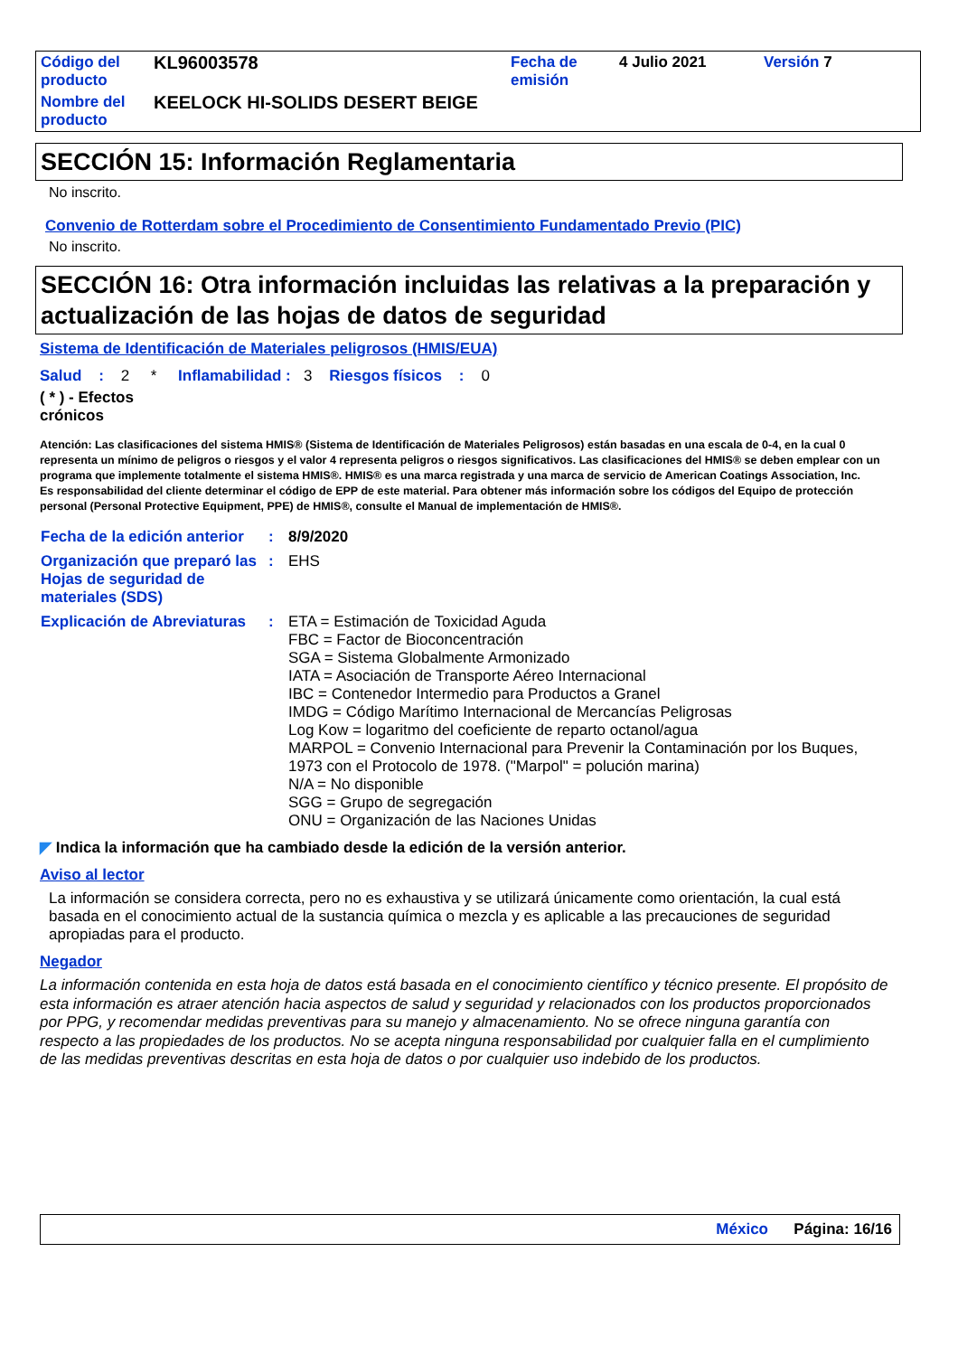| Código del producto | KL96003578 | Fecha de emisión | 4 Julio 2021 | Versión 7 |
| Nombre del producto | KEELOCK HI-SOLIDS DESERT BEIGE | | | |
SECCIÓN 15: Información Reglamentaria
No inscrito.
Convenio de Rotterdam sobre el Procedimiento de Consentimiento Fundamentado Previo (PIC)
No inscrito.
SECCIÓN 16: Otra información incluidas las relativas a la preparación y actualización de las hojas de datos de seguridad
Sistema de Identificación de Materiales peligrosos (HMIS/EUA)
Salud : 2 * Inflamabilidad : 3 Riesgos físicos : 0
( * ) - Efectos crónicos
Atención: Las clasificaciones del sistema HMIS® (Sistema de Identificación de Materiales Peligrosos) están basadas en una escala de 0-4, en la cual 0 representa un mínimo de peligros o riesgos y el valor 4 representa peligros o riesgos significativos. Las clasificaciones del HMIS® se deben emplear con un programa que implemente totalmente el sistema HMIS®. HMIS® es una marca registrada y una marca de servicio de American Coatings Association, Inc.
Es responsabilidad del cliente determinar el código de EPP de este material. Para obtener más información sobre los códigos del Equipo de protección personal (Personal Protective Equipment, PPE) de HMIS®, consulte el Manual de implementación de HMIS®.
| Fecha de la edición anterior | : | 8/9/2020 |
| Organización que preparó las Hojas de seguridad de materiales (SDS) | : | EHS |
| Explicación de Abreviaturas | : | ETA = Estimación de Toxicidad Aguda FBC = Factor de Bioconcentración SGA = Sistema Globalmente Armonizado IATA = Asociación de Transporte Aéreo Internacional IBC = Contenedor Intermedio para Productos a Granel IMDG = Código Marítimo Internacional de Mercancías Peligrosas Log Kow = logaritmo del coeficiente de reparto octanol/agua MARPOL = Convenio Internacional para Prevenir la Contaminación por los Buques, 1973 con el Protocolo de 1978. ("Marpol" = polución marina) N/A = No disponible SGG = Grupo de segregación ONU = Organización de las Naciones Unidas |
◤ Indica la información que ha cambiado desde la edición de la versión anterior.
Aviso al lector
La información se considera correcta, pero no es exhaustiva y se utilizará únicamente como orientación, la cual está basada en el conocimiento actual de la sustancia química o mezcla y es aplicable a las precauciones de seguridad apropiadas para el producto.
Negador
La información contenida en esta hoja de datos está basada en el conocimiento científico y técnico presente. El propósito de esta información es atraer atención hacia aspectos de salud y seguridad y relacionados con los productos proporcionados por PPG, y recomendar medidas preventivas para su manejo y almacenamiento. No se ofrece ninguna garantía con respecto a las propiedades de los productos. No se acepta ninguna responsabilidad por cualquier falla en el cumplimiento de las medidas preventivas descritas en esta hoja de datos o por cualquier uso indebido de los productos.
México Página: 16/16